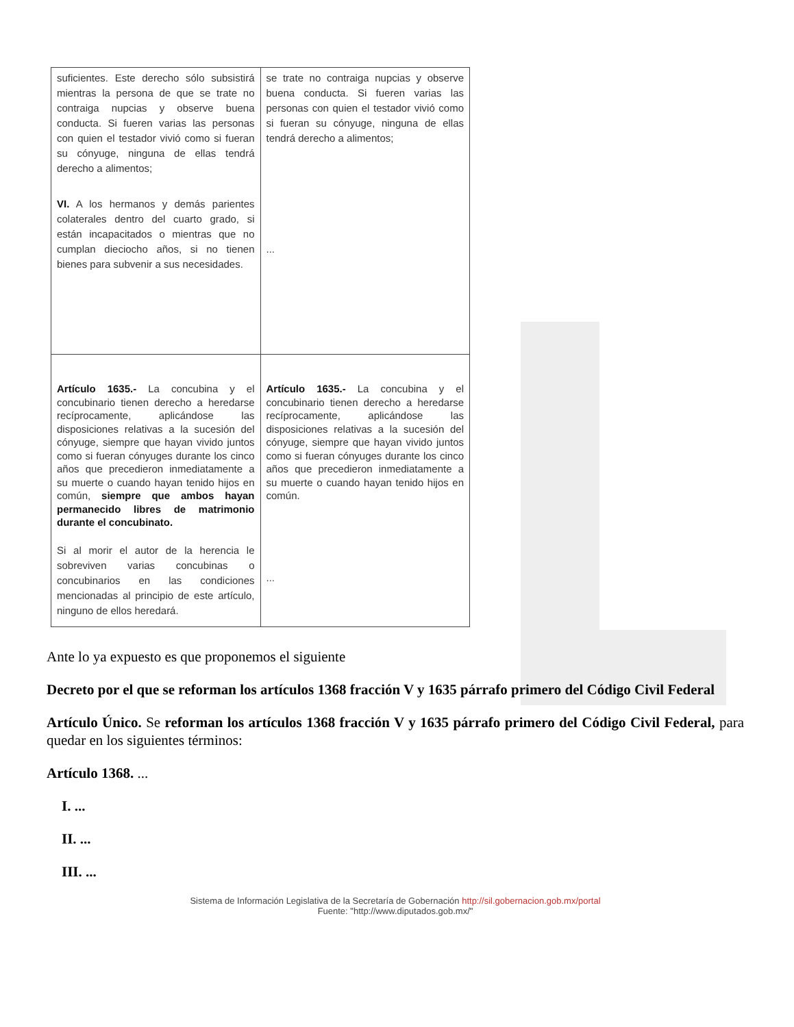| suficientes. Este derecho sólo subsistirá mientras la persona de que se trate no contraiga nupcias y observe buena conducta. Si fueren varias las personas con quien el testador vivió como si fueran su cónyuge, ninguna de ellas tendrá derecho a alimentos; VI. A los hermanos y demás parientes colaterales dentro del cuarto grado, si están incapacitados o mientras que no cumplan dieciocho años, si no tienen bienes para subvenir a sus necesidades. | se trate no contraiga nupcias y observe buena conducta. Si fueren varias las personas con quien el testador vivió como si fueran su cónyuge, ninguna de ellas tendrá derecho a alimentos; ... |
| Artículo 1635.- La concubina y el concubinario tienen derecho a heredarse recíprocamente, aplicándose las disposiciones relativas a la sucesión del cónyuge, siempre que hayan vivido juntos como si fueran cónyuges durante los cinco años que precedieron inmediatamente a su muerte o cuando hayan tenido hijos en común, siempre que ambos hayan permanecido libres de matrimonio durante el concubinato. Si al morir el autor de la herencia le sobreviven varias concubinas o concubinarios en las condiciones mencionadas al principio de este artículo, ninguno de ellos heredará. | Artículo 1635.- La concubina y el concubinario tienen derecho a heredarse recíprocamente, aplicándose las disposiciones relativas a la sucesión del cónyuge, siempre que hayan vivido juntos como si fueran cónyuges durante los cinco años que precedieron inmediatamente a su muerte o cuando hayan tenido hijos en común. ... |
Ante lo ya expuesto es que proponemos el siguiente
Decreto por el que se reforman los artículos 1368 fracción V y 1635 párrafo primero del Código Civil Federal
Artículo Único. Se reforman los artículos 1368 fracción V y 1635 párrafo primero del Código Civil Federal, para quedar en los siguientes términos:
Artículo 1368. ...
I. ...
II. ...
III. ...
Sistema de Información Legislativa de la Secretaría de Gobernación http://sil.gobernacion.gob.mx/portal
Fuente: "http://www.diputados.gob.mx/"